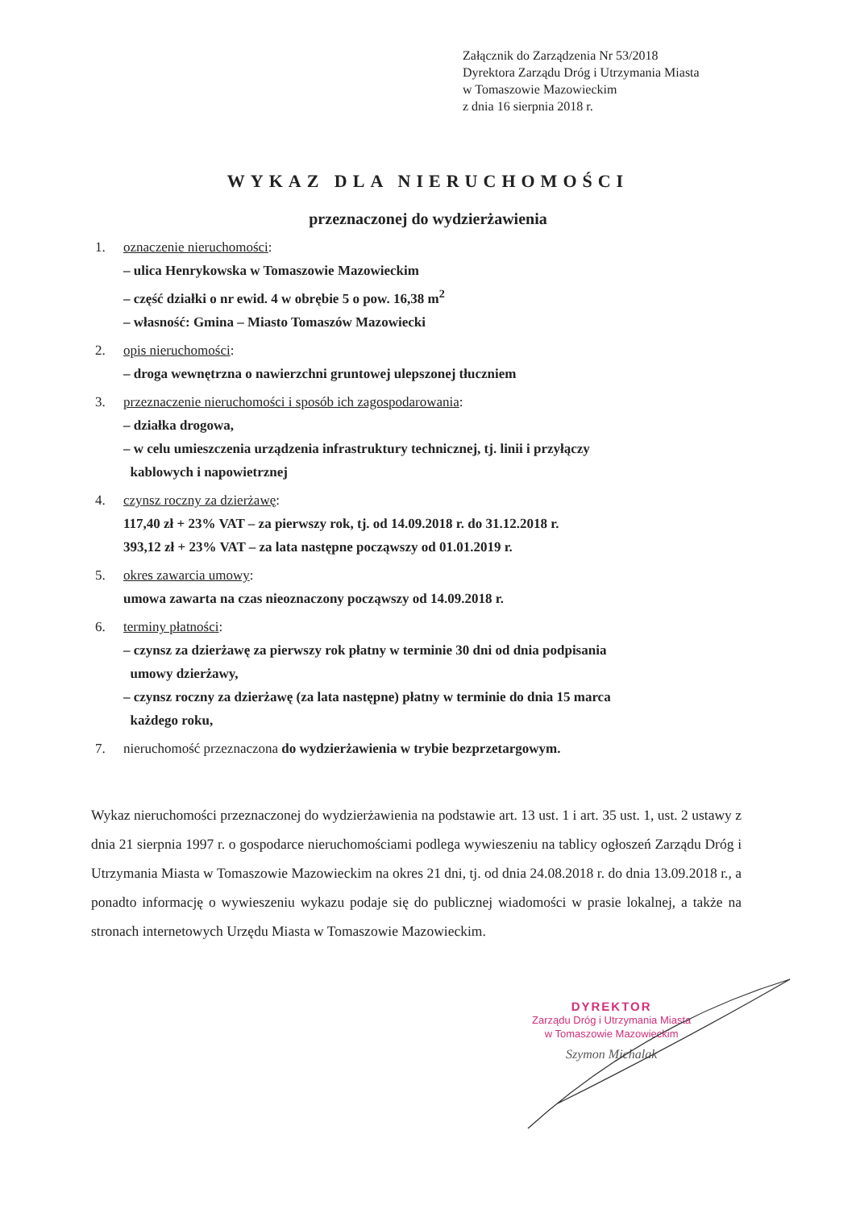Załącznik do Zarządzenia Nr 53/2018
Dyrektora Zarządu Dróg i Utrzymania Miasta
w Tomaszowie Mazowieckim
z dnia 16 sierpnia 2018 r.
WYKAZ DLA NIERUCHOMOŚCI
przeznaczonej do wydzierżawienia
1. oznaczenie nieruchomości:
– ulica Henrykowska w Tomaszowie Mazowieckim
– część działki o nr ewid. 4 w obrębie 5 o pow. 16,38 m<sup>2</sup>
– własność: Gmina – Miasto Tomaszów Mazowiecki
2. opis nieruchomości:
– droga wewnętrzna o nawierzchni gruntowej ulepszonej tłuczniem
3. przeznaczenie nieruchomości i sposób ich zagospodarowania:
– działka drogowa,
– w celu umieszczenia urządzenia infrastruktury technicznej, tj. linii i przyłączy
kablowych i napowietrznej
4. czynsz roczny za dzierżawę:
117,40 zł + 23% VAT – za pierwszy rok, tj. od 14.09.2018 r. do 31.12.2018 r.
393,12 zł + 23% VAT – za lata następne począwszy od 01.01.2019 r.
5. okres zawarcia umowy:
umowa zawarta na czas nieoznaczony począwszy od 14.09.2018 r.
6. terminy płatności:
– czynsz za dzierżawę za pierwszy rok płatny w terminie 30 dni od dnia podpisania
umowy dzierżawy,
– czynsz roczny za dzierżawę (za lata następne) płatny w terminie do dnia 15 marca
każdego roku,
7. nieruchomość przeznaczona do wydzierżawienia w trybie bezprzetargowym.
Wykaz nieruchomości przeznaczonej do wydzierżawienia na podstawie art. 13 ust. 1 i art. 35 ust. 1, ust. 2 ustawy z dnia 21 sierpnia 1997 r. o gospodarce nieruchomościami podlega wywieszeniu na tablicy ogłoszeń Zarządu Dróg i Utrzymania Miasta w Tomaszowie Mazowieckim na okres 21 dni, tj. od dnia 24.08.2018 r. do dnia 13.09.2018 r., a ponadto informację o wywieszeniu wykazu podaje się do publicznej wiadomości w prasie lokalnej, a także na stronach internetowych Urzędu Miasta w Tomaszowie Mazowieckim.
DYREKTOR
Zarządu Dróg i Utrzymania Miasta
w Tomaszowie Mazowieckim
Szymon Michalak